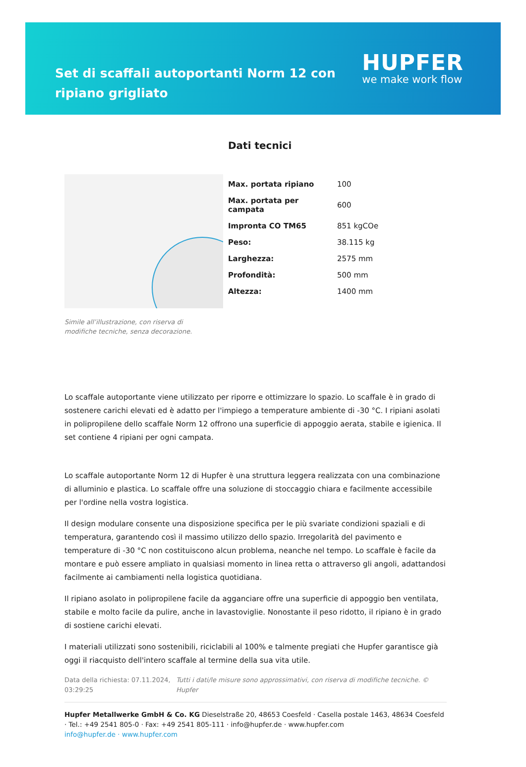Set di scaffali autoportanti Norm 12 con ripiano grigliato
HUPFER
we make work flow
Simile all’illustrazione, con riserva di modifiche tecniche, senza decorazione.
Dati tecnici
| Max. portata ripiano | 100 |
| Max. portata per campata | 600 |
| Impronta CO TM65 | 851 kgCOe |
| Peso: | 38.115 kg |
| Larghezza: | 2575 mm |
| Profondità: | 500 mm |
| Altezza: | 1400 mm |
Lo scaffale autoportante viene utilizzato per riporre e ottimizzare lo spazio. Lo scaffale è in grado di sostenere carichi elevati ed è adatto per l'impiego a temperature ambiente di -30 °C. I ripiani asolati in polipropilene dello scaffale Norm 12 offrono una superficie di appoggio aerata, stabile e igienica. Il set contiene 4 ripiani per ogni campata.
Lo scaffale autoportante Norm 12 di Hupfer è una struttura leggera realizzata con una combinazione di alluminio e plastica. Lo scaffale offre una soluzione di stoccaggio chiara e facilmente accessibile per l'ordine nella vostra logistica.
Il design modulare consente una disposizione specifica per le più svariate condizioni spaziali e di temperatura, garantendo così il massimo utilizzo dello spazio. Irregolarità del pavimento e temperature di -30 °C non costituiscono alcun problema, neanche nel tempo. Lo scaffale è facile da montare e può essere ampliato in qualsiasi momento in linea retta o attraverso gli angoli, adattandosi facilmente ai cambiamenti nella logistica quotidiana.
Il ripiano asolato in polipropilene facile da agganciare offre una superficie di appoggio ben ventilata, stabile e molto facile da pulire, anche in lavastoviglie. Nonostante il peso ridotto, il ripiano è in grado di sostiene carichi elevati.
I materiali utilizzati sono sostenibili, riciclabili al 100% e talmente pregiati che Hupfer garantisce già oggi il riacquisto dell'intero scaffale al termine della sua vita utile.
Data della richiesta: 07.11.2024, 03:29:25
Tutti i dati/le misure sono approssimativi, con riserva di modifiche tecniche. © Hupfer
Hupfer Metallwerke GmbH & Co. KG Dieselstraße 20, 48653 Coesfeld · Casella postale 1463, 48634 Coesfeld · Tel.: +49 2541 805-0 · Fax: +49 2541 805-111 · info@hupfer.de · www.hupfer.com
info@hupfer.de · www.hupfer.com